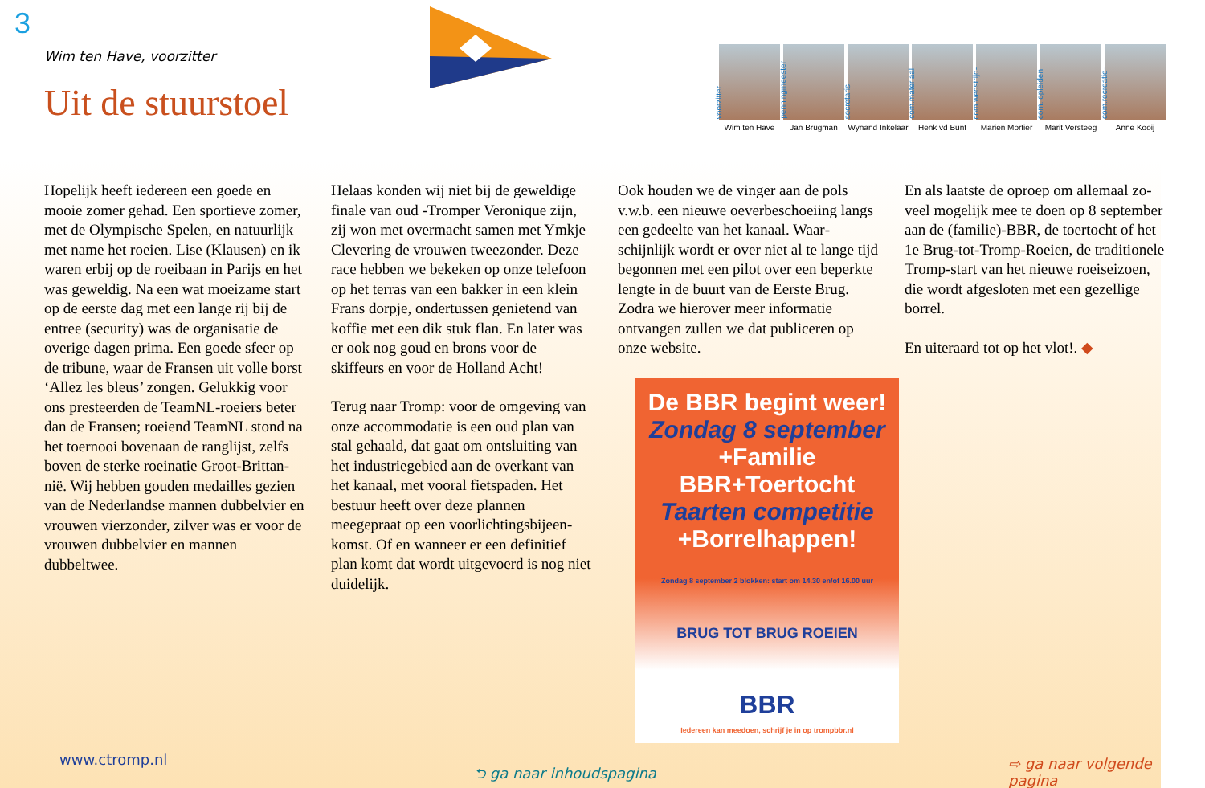3
Wim ten Have, voorzitter
Uit de stuurstoel
voorzitter
Wim ten Have
penningmeester
Jan Brugman
secretaris
Wynand Inkelaar
com.materiaal
Henk vd Bunt
com.wedstrijd-
Marien Mortier
com. opleiden
Marit Versteeg
com.recreatie-
Anne Kooij
Hopelijk heeft iedereen een goede en mooie zomer gehad. Een sportieve zomer, met de Olympische Spelen, en natuurlijk met name het roeien. Lise (Klausen) en ik waren erbij op de roei­baan in Parijs en het was geweldig. Na een wat moeizame start op de eerste dag met een lange rij bij de entree (security) was de organisatie de overige dagen prima. Een goede sfeer op de tribune, waar de Fransen uit volle borst ‘Allez les bleus’ zongen. Gelukkig voor ons presteerden de TeamNL-roeiers beter dan de Fransen; roeiend TeamNL stond na het toernooi bovenaan de ranglijst, zelfs boven de sterke roeinatie Groot-Brittan­nië. Wij hebben gouden medailles gezien van de Nederlandse mannen dubbelvier en vrouwen vierzonder, zilver was er voor de vrouwen dubbelvier en mannen dubbeltwee.
Helaas konden wij niet bij de geweldige finale van oud -Tromper Veronique zijn, zij won met overmacht samen met Ym­kje Clevering de vrouwen tweezonder. Deze race hebben we bekeken op onze telefoon op het terras van een bakker in een klein Frans dorpje, ondertussen ge­nietend van koffie met een dik stuk flan. En later was er ook nog goud en brons voor de skiffeurs en voor de Holland Acht!
Terug naar Tromp: voor de omgeving van onze accommodatie is een oud plan van stal gehaald, dat gaat om ontsluiting van het industriegebied aan de overkant van het kanaal, met vooral fietspaden. Het bestuur heeft over deze plannen meegepraat op een voorlichtingsbijeen­komst. Of en wanneer er een definitief plan komt dat wordt uitgevoerd is nog niet duidelijk.
Ook houden we de vinger aan de pols v.w.b. een nieuwe oeverbeschoeiing langs een gedeelte van het kanaal. Waar­schijnlijk wordt er over niet al te lange tijd begonnen met een pilot over een beperkte lengte in de buurt van de Eerste Brug. Zodra we hierover meer informatie ontvangen zullen we dat publiceren op onze website.
De BBR begint weer!
Zondag 8 september
+Familie BBR+Toertocht
Taarten competitie
+Borrelhappen!
Zondag 8 september 2 blokken: start om 14.30 en/of 16.00 uur
BRUG TOT BRUG ROEIEN
BBR
Iedereen kan meedoen, schrijf je in op trompbbr.nl
En als laatste de oproep om allemaal zo­veel mogelijk mee te doen op 8 septem­ber aan de (familie)-BBR, de toertocht of het 1e Brug-tot-Tromp-Roeien, de traditionele Tromp-start van het nieuwe roeiseizoen, die wordt afgesloten met een gezellige borrel.
En uiteraard tot op het vlot!. ◆
www.ctromp.nl
⮌ ga naar inhoudspagina ⇨ ga naar volgende pagina